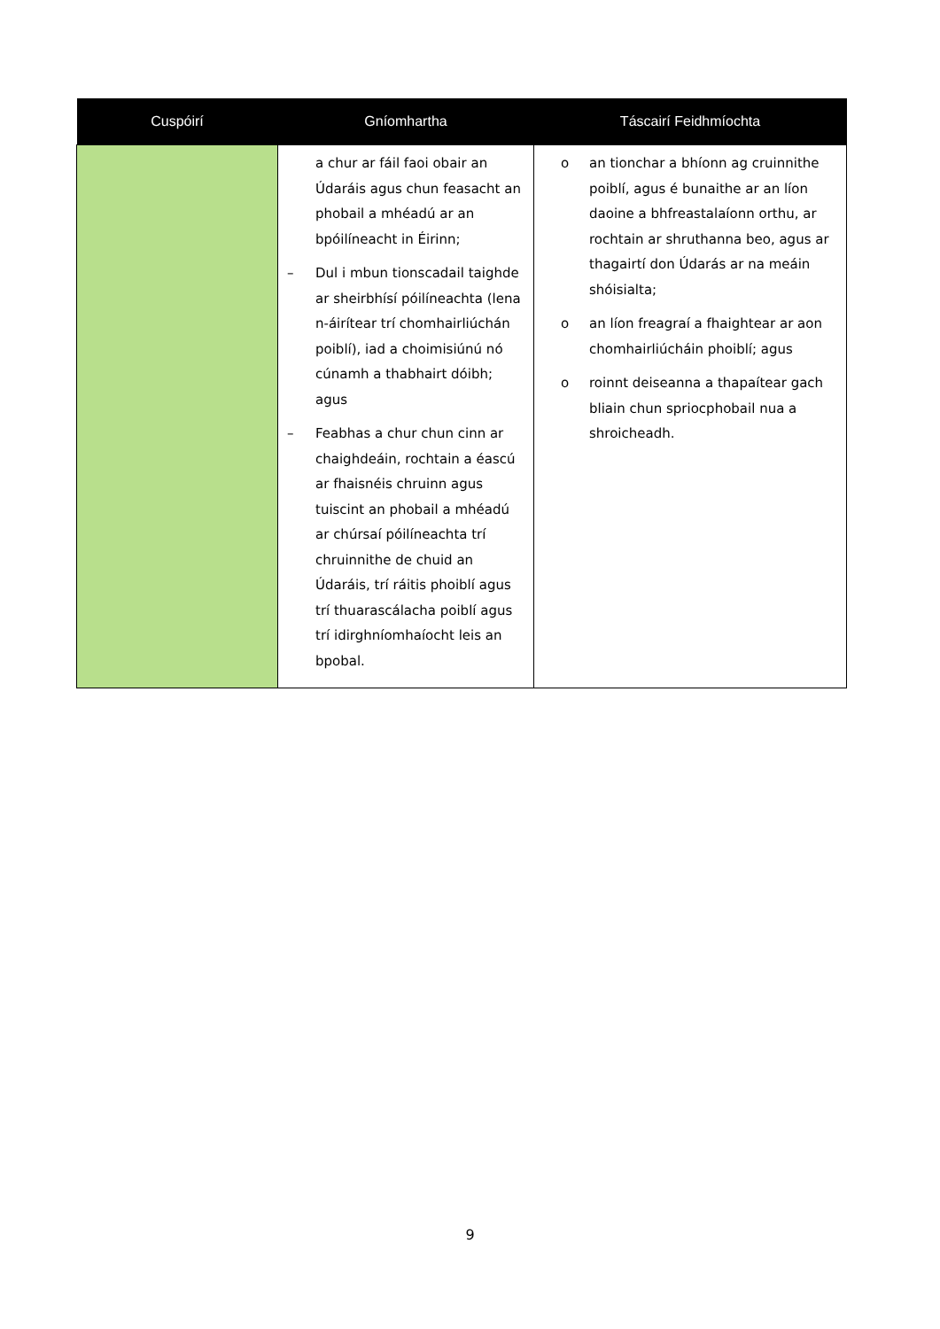| Cuspóirí | Gníomhartha | Táscairí Feidhmíochta |
| --- | --- | --- |
| | a chur ar fáil faoi obair an Údaráis agus chun feasacht an phobail a mhéadú ar an bpóilíneacht in Éirinn; – Dul i mbun tionscadail taighde ar sheirbhísí póilíneachta (lena n-áirítear trí chomhairliúchán poiblí), iad a choimisiúnú nó cúnamh a thabhairt dóibh; agus – Feabhas a chur chun cinn ar chaighdeáin, rochtain a éascú ar fhaisnéis chruinn agus tuiscint an phobail a mhéadú ar chúrsaí póilíneachta trí chruinnithe de chuid an Údaráis, trí ráitis phoiblí agus trí thuarascálacha poiblí agus trí idirghníomhaíocht leis an bpobal. | o an tionchar a bhíonn ag cruinnithe poiblí, agus é bunaithe ar an líon daoine a bhfreastalaíonn orthu, ar rochtain ar shruthanna beo, agus ar thagairtí don Údarás ar na meáin shóisialta; o an líon freagraí a fhaightear ar aon chomhairliúcháin phoiblí; agus o roinnt deiseanna a thapaítear gach bliain chun spriocphobail nua a shroicheadh. |
9